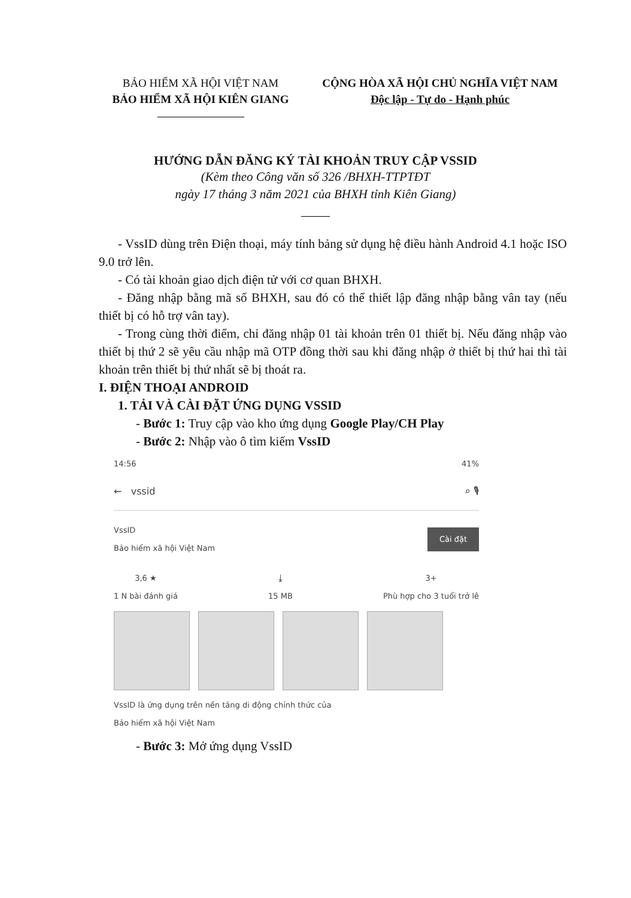BẢO HIỂM XÃ HỘI VIỆT NAM
BẢO HIỂM XÃ HỘI KIÊN GIANG
CỘNG HÒA XÃ HỘI CHỦ NGHĨA VIỆT NAM
Độc lập - Tự do - Hạnh phúc
HƯỚNG DẪN ĐĂNG KÝ TÀI KHOẢN TRUY CẬP VSSID
(Kèm theo Công văn số 326 /BHXH-TTPTĐT
ngày 17 tháng 3 năm 2021 của BHXH tỉnh Kiên Giang)
- VssID dùng trên Điện thoại, máy tính bảng sử dụng hệ điều hành Android 4.1 hoặc ISO 9.0 trở lên.
- Có tài khoản giao dịch điện tử với cơ quan BHXH.
- Đăng nhập bằng mã số BHXH, sau đó có thể thiết lập đăng nhập bằng vân tay (nếu thiết bị có hỗ trợ vân tay).
- Trong cùng thời điểm, chỉ đăng nhập 01 tài khoản trên 01 thiết bị. Nếu đăng nhập vào thiết bị thứ 2 sẽ yêu cầu nhập mã OTP đồng thời sau khi đăng nhập ở thiết bị thứ hai thì tài khoản trên thiết bị thứ nhất sẽ bị thoát ra.
I. ĐIỆN THOẠI ANDROID
1. TẢI VÀ CÀI ĐẶT ỨNG DỤNG VSSID
- Bước 1: Truy cập vào kho ứng dụng Google Play/CH Play
- Bước 2: Nhập vào ô tìm kiếm VssID
14:56 41%
← vssid ⌕ 🎙
VssID
Bảo hiểm xã hội Việt Nam Cài đặt
3,6 ★
1 N bài đánh giá ⤓
15 MB 3+
Phù hợp cho 3 tuổi trở lê
VssID là ứng dụng trên nền tảng di động chính thức của
Bảo hiểm xã hội Việt Nam
- Bước 3: Mở ứng dụng VssID